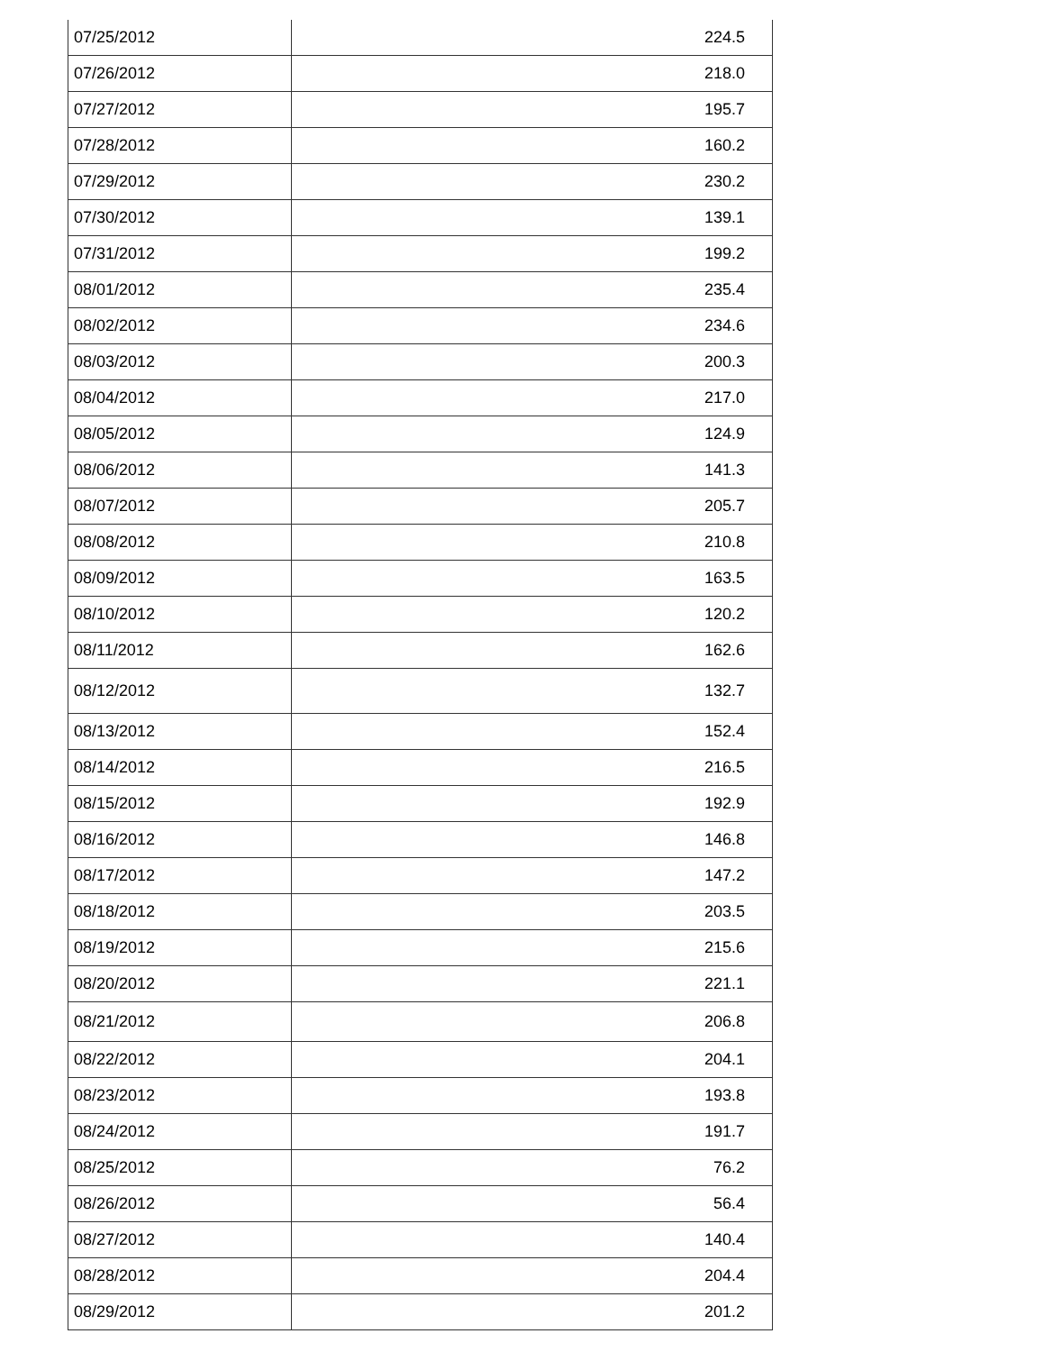| 07/25/2012 | 224.5 |
| 07/26/2012 | 218.0 |
| 07/27/2012 | 195.7 |
| 07/28/2012 | 160.2 |
| 07/29/2012 | 230.2 |
| 07/30/2012 | 139.1 |
| 07/31/2012 | 199.2 |
| 08/01/2012 | 235.4 |
| 08/02/2012 | 234.6 |
| 08/03/2012 | 200.3 |
| 08/04/2012 | 217.0 |
| 08/05/2012 | 124.9 |
| 08/06/2012 | 141.3 |
| 08/07/2012 | 205.7 |
| 08/08/2012 | 210.8 |
| 08/09/2012 | 163.5 |
| 08/10/2012 | 120.2 |
| 08/11/2012 | 162.6 |
| 08/12/2012 | 132.7 |
| 08/13/2012 | 152.4 |
| 08/14/2012 | 216.5 |
| 08/15/2012 | 192.9 |
| 08/16/2012 | 146.8 |
| 08/17/2012 | 147.2 |
| 08/18/2012 | 203.5 |
| 08/19/2012 | 215.6 |
| 08/20/2012 | 221.1 |
| 08/21/2012 | 206.8 |
| 08/22/2012 | 204.1 |
| 08/23/2012 | 193.8 |
| 08/24/2012 | 191.7 |
| 08/25/2012 | 76.2 |
| 08/26/2012 | 56.4 |
| 08/27/2012 | 140.4 |
| 08/28/2012 | 204.4 |
| 08/29/2012 | 201.2 |